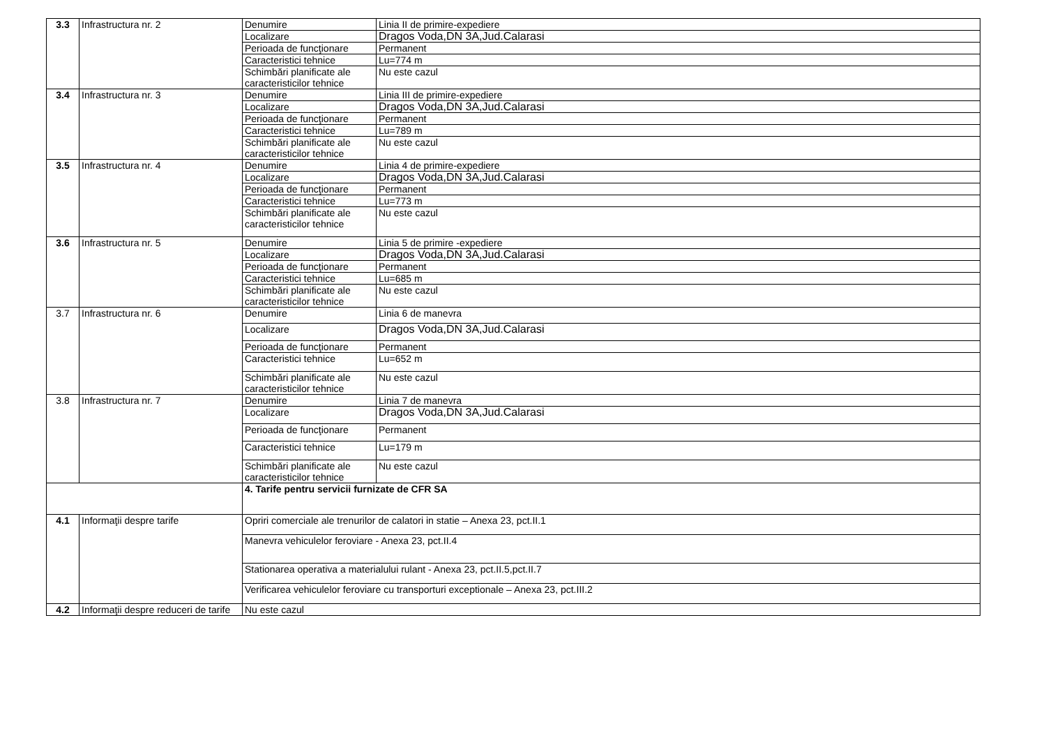| 3.3 | Infrastructura nr. 2 | Denumire | Linia II de primire-expediere |
| | | Localizare | Dragos Voda,DN 3A,Jud.Calarasi |
| | | Perioada de funcţionare | Permanent |
| | | Caracteristici tehnice | Lu=774 m |
| | | Schimbări planificate ale caracteristicilor tehnice | Nu este cazul |
| 3.4 | Infrastructura nr. 3 | Denumire | Linia III de primire-expediere |
| | | Localizare | Dragos Voda,DN 3A,Jud.Calarasi |
| | | Perioada de funcţionare | Permanent |
| | | Caracteristici tehnice | Lu=789 m |
| | | Schimbări planificate ale caracteristicilor tehnice | Nu este cazul |
| 3.5 | Infrastructura nr. 4 | Denumire | Linia 4 de primire-expediere |
| | | Localizare | Dragos Voda,DN 3A,Jud.Calarasi |
| | | Perioada de funcţionare | Permanent |
| | | Caracteristici tehnice | Lu=773 m |
| | | Schimbări planificate ale caracteristicilor tehnice | Nu este cazul |
| 3.6 | Infrastructura nr. 5 | Denumire | Linia 5 de primire -expediere |
| | | Localizare | Dragos Voda,DN 3A,Jud.Calarasi |
| | | Perioada de funcţionare | Permanent |
| | | Caracteristici tehnice | Lu=685 m |
| | | Schimbări planificate ale caracteristicilor tehnice | Nu este cazul |
| 3.7 | Infrastructura nr. 6 | Denumire | Linia 6 de manevra |
| | | Localizare | Dragos Voda,DN 3A,Jud.Calarasi |
| | | Perioada de funcţionare | Permanent |
| | | Caracteristici tehnice | Lu=652 m |
| | | Schimbări planificate ale caracteristicilor tehnice | Nu este cazul |
| 3.8 | Infrastructura nr. 7 | Denumire | Linia 7 de manevra |
| | | Localizare | Dragos Voda,DN 3A,Jud.Calarasi |
| | | Perioada de funcţionare | Permanent |
| | | Caracteristici tehnice | Lu=179 m |
| | | Schimbări planificate ale caracteristicilor tehnice | Nu este cazul |
| | | 4. Tarife pentru servicii furnizate de CFR SA | |
| 4.1 | Informaţii despre tarife | Opriri comerciale ale trenurilor de calatori in statie – Anexa 23, pct.II.1 | |
| | | Manevra vehiculelor feroviare - Anexa 23, pct.II.4 | |
| | | Stationarea operativa a materialului rulant - Anexa 23, pct.II.5,pct.II.7 | |
| | | Verificarea vehiculelor feroviare cu transporturi exceptionale – Anexa 23, pct.III.2 | |
| 4.2 | Informaţii despre reduceri de tarife | Nu este cazul | |